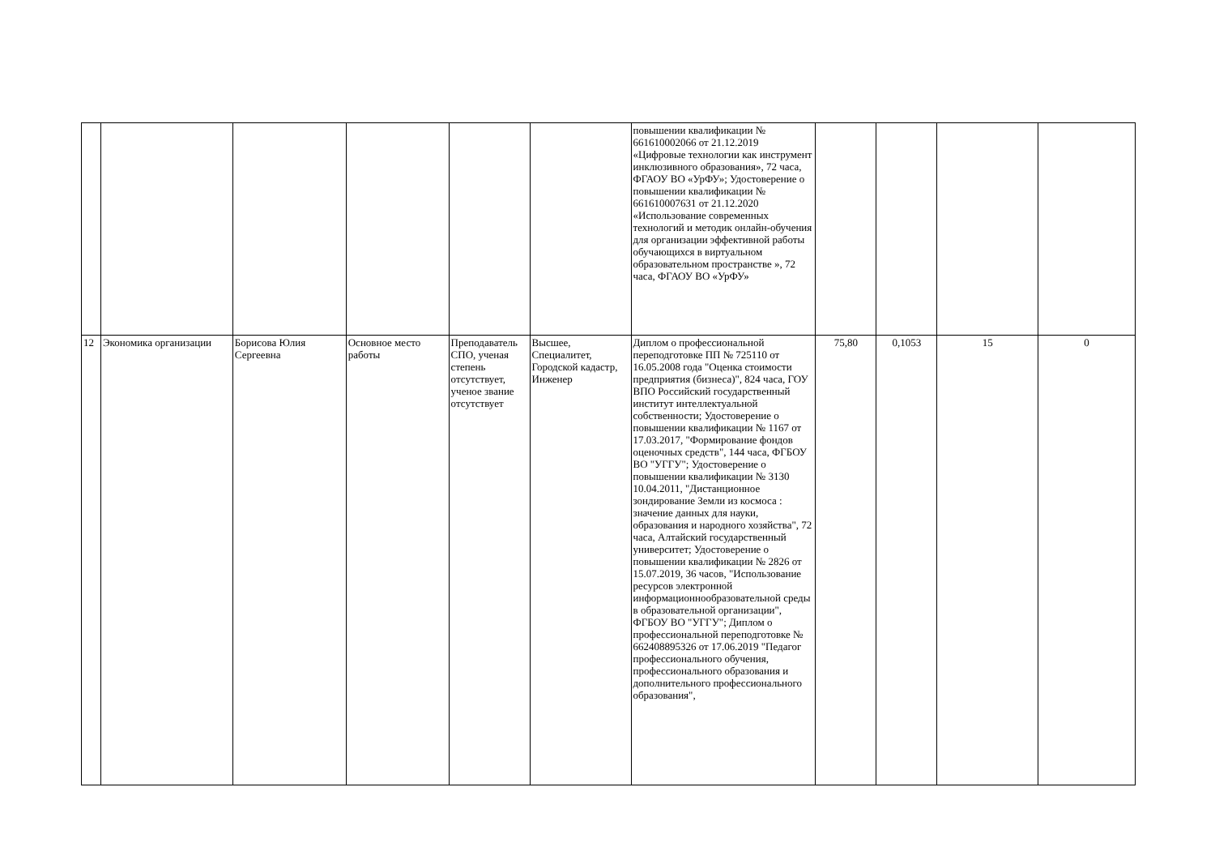| | | | | | | повышении квалификации № 661610002066 от 21.12.2019 «Цифровые технологии как инструмент инклюзивного образования», 72 часа, ФГАОУ ВО «УрФУ»; Удостоверение о повышении квалификации № 661610007631 от 21.12.2020 «Использование современных технологий и методик онлайн-обучения для организации эффективной работы обучающихся в виртуальном образовательном пространстве », 72 часа, ФГАОУ ВО «УрФУ» | | | | |
| 12 | Экономика организации | Борисова Юлия Сергеевна | Основное место работы | Преподаватель СПО, ученая степень отсутствует, ученое звание отсутствует | Высшее, Специалитет, Городской кадастр, Инженер | Диплом о профессиональной переподготовке ПП № 725110 от 16.05.2008 года "Оценка стоимости предприятия (бизнеса)", 824 часа, ГОУ ВПО Российский государственный институт интеллектуальной собственности; Удостоверение о повышении квалификации № 1167 от 17.03.2017, "Формирование фондов оценочных средств", 144 часа, ФГБОУ ВО "УГГУ"; Удостоверение о повышении квалификации № 3130 10.04.2011, "Дистанционное зондирование Земли из космоса : значение данных для науки, образования и народного хозяйства", 72 часа, Алтайский государственный университет; Удостоверение о повышении квалификации № 2826 от 15.07.2019, 36 часов, "Использование ресурсов электронной информационнообразовательной среды в образовательной организации", ФГБОУ ВО "УГГУ"; Диплом о профессиональной переподготовке № 662408895326 от 17.06.2019 "Педагог профессионального обучения, профессионального образования и дополнительного профессионального образования", | 75,80 | 0,1053 | 15 | 0 |